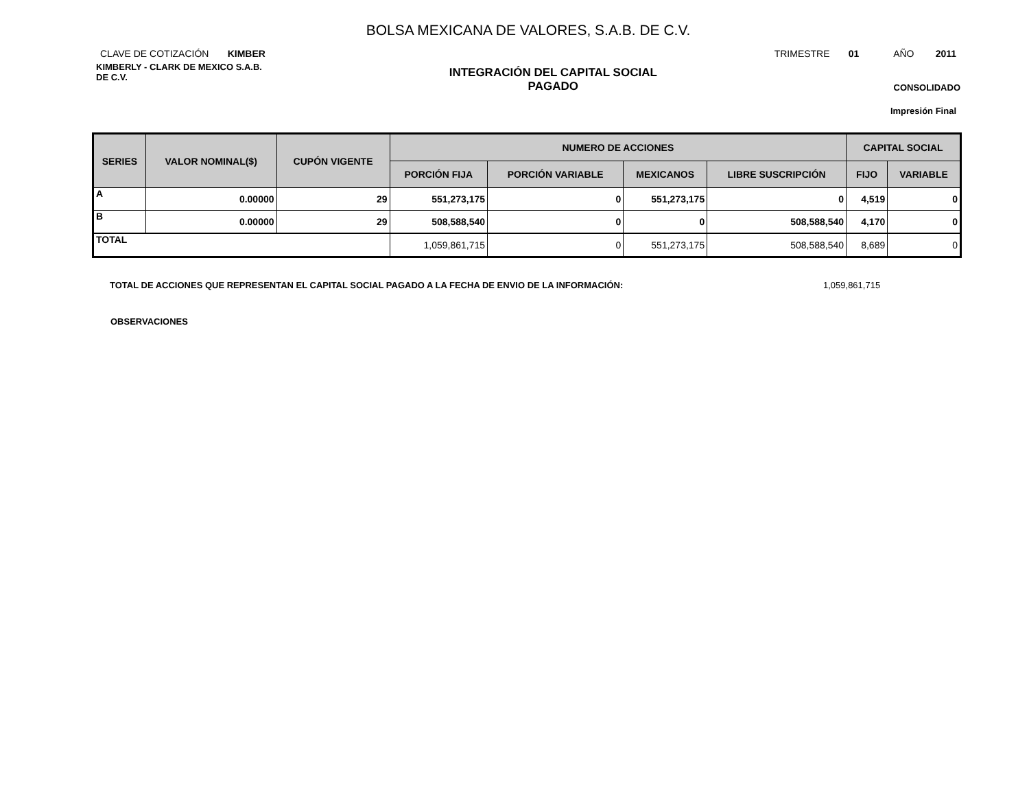BOLSA MEXICANA DE VALORES, S.A.B. DE C.V.
CLAVE DE COTIZACIÓN KIMBER TRIMESTRE 01 AÑO 2011
KIMBERLY - CLARK DE MEXICO S.A.B.
DE C.V.
INTEGRACIÓN DEL CAPITAL SOCIAL
PAGADO
CONSOLIDADO
Impresión Final
| SERIES | VALOR NOMINAL($) | CUPÓN VIGENTE | NUMERO DE ACCIONES | | | | CAPITAL SOCIAL | |
| --- | --- | --- | --- | --- | --- | --- | --- | --- |
| | | | PORCIÓN FIJA | PORCIÓN VARIABLE | MEXICANOS | LIBRE SUSCRIPCIÓN | FIJO | VARIABLE |
| A | 0.00000 | 29 | 551,273,175 | 0 | 551,273,175 | 0 | 4,519 | 0 |
| B | 0.00000 | 29 | 508,588,540 | 0 | 0 | 508,588,540 | 4,170 | 0 |
| TOTAL | | | 1,059,861,715 | 0 | 551,273,175 | 508,588,540 | 8,689 | 0 |
TOTAL DE ACCIONES QUE REPRESENTAN EL CAPITAL SOCIAL PAGADO A LA FECHA DE ENVIO DE LA INFORMACIÓN: 1,059,861,715
OBSERVACIONES